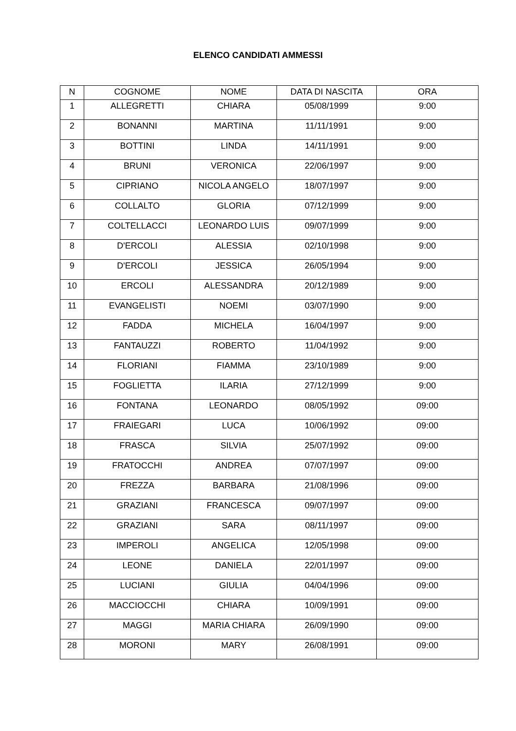ELENCO CANDIDATI AMMESSI
| N | COGNOME | NOME | DATA DI NASCITA | ORA |
| --- | --- | --- | --- | --- |
| 1 | ALLEGRETTI | CHIARA | 05/08/1999 | 9:00 |
| 2 | BONANNI | MARTINA | 11/11/1991 | 9:00 |
| 3 | BOTTINI | LINDA | 14/11/1991 | 9:00 |
| 4 | BRUNI | VERONICA | 22/06/1997 | 9:00 |
| 5 | CIPRIANO | NICOLA ANGELO | 18/07/1997 | 9:00 |
| 6 | COLLALTO | GLORIA | 07/12/1999 | 9:00 |
| 7 | COLTELLACCI | LEONARDO LUIS | 09/07/1999 | 9:00 |
| 8 | D'ERCOLI | ALESSIA | 02/10/1998 | 9:00 |
| 9 | D'ERCOLI | JESSICA | 26/05/1994 | 9:00 |
| 10 | ERCOLI | ALESSANDRA | 20/12/1989 | 9:00 |
| 11 | EVANGELISTI | NOEMI | 03/07/1990 | 9:00 |
| 12 | FADDA | MICHELA | 16/04/1997 | 9:00 |
| 13 | FANTAUZZI | ROBERTO | 11/04/1992 | 9:00 |
| 14 | FLORIANI | FIAMMA | 23/10/1989 | 9:00 |
| 15 | FOGLIETTA | ILARIA | 27/12/1999 | 9:00 |
| 16 | FONTANA | LEONARDO | 08/05/1992 | 09:00 |
| 17 | FRAIEGARI | LUCA | 10/06/1992 | 09:00 |
| 18 | FRASCA | SILVIA | 25/07/1992 | 09:00 |
| 19 | FRATOCCHI | ANDREA | 07/07/1997 | 09:00 |
| 20 | FREZZA | BARBARA | 21/08/1996 | 09:00 |
| 21 | GRAZIANI | FRANCESCA | 09/07/1997 | 09:00 |
| 22 | GRAZIANI | SARA | 08/11/1997 | 09:00 |
| 23 | IMPEROLI | ANGELICA | 12/05/1998 | 09:00 |
| 24 | LEONE | DANIELA | 22/01/1997 | 09:00 |
| 25 | LUCIANI | GIULIA | 04/04/1996 | 09:00 |
| 26 | MACCIOCCHI | CHIARA | 10/09/1991 | 09:00 |
| 27 | MAGGI | MARIA CHIARA | 26/09/1990 | 09:00 |
| 28 | MORONI | MARY | 26/08/1991 | 09:00 |